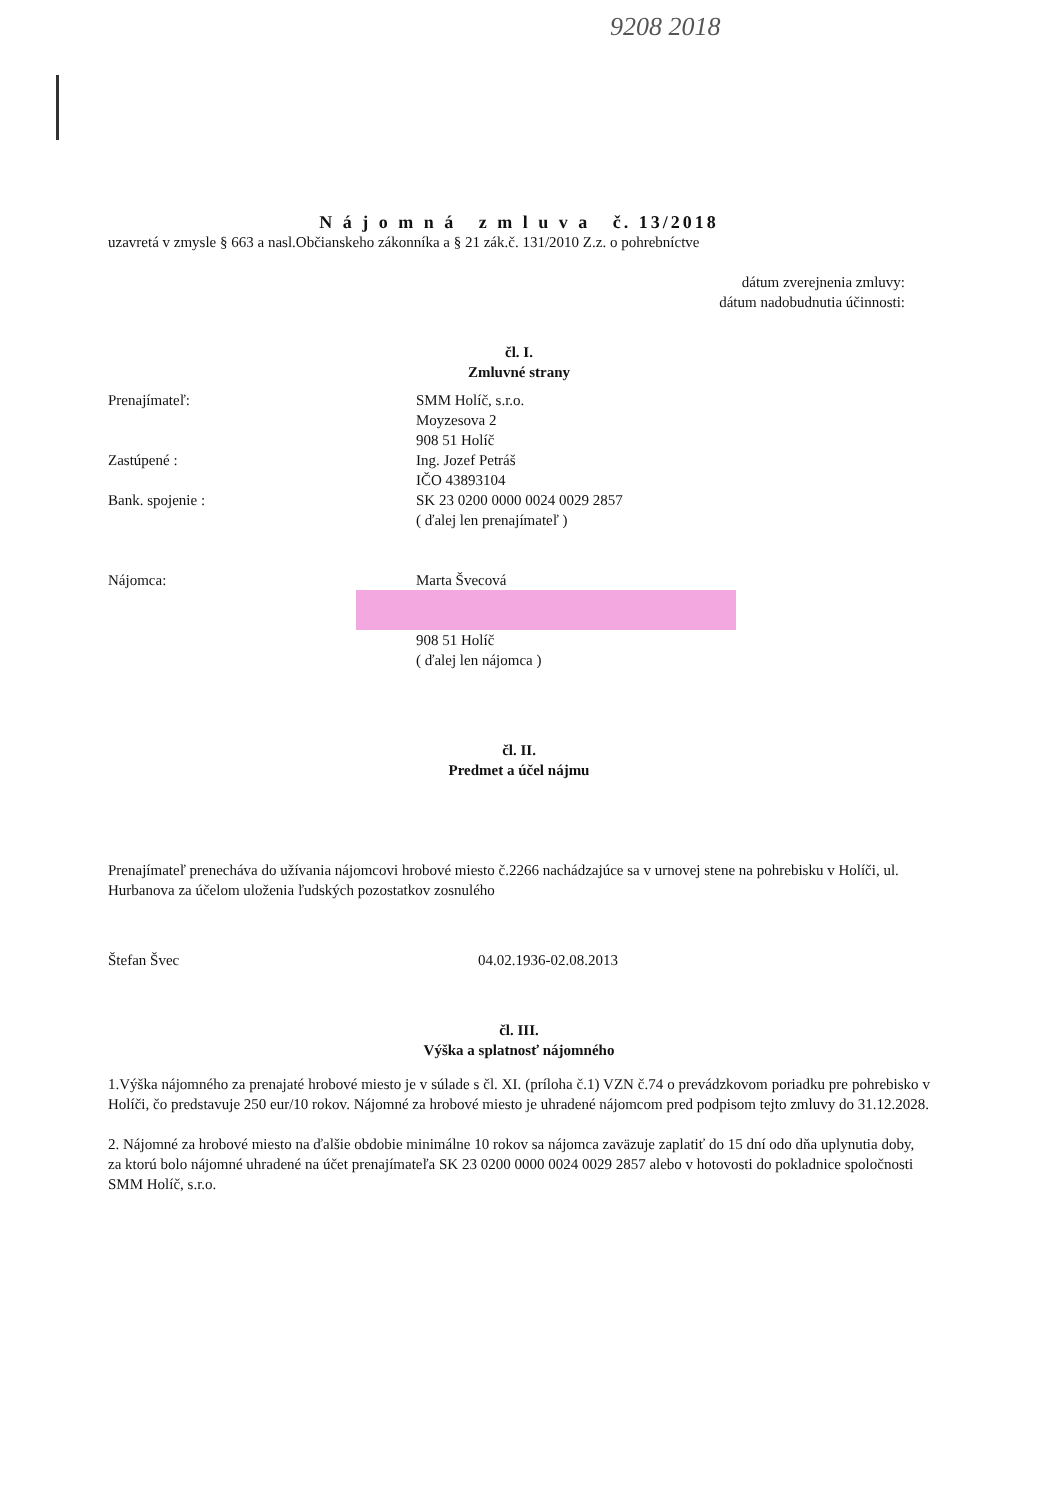9208 2018
N á j o m n á z m l u v a č. 13/2018
uzavretá v zmysle § 663 a nasl.Občianskeho zákonníka a § 21 zák.č. 131/2010 Z.z. o pohrebníctve
dátum zverejnenia zmluvy:
dátum nadobudnutia účinnosti:
čl. I.
Zmluvné strany
Prenajímateľ: SMM Holíč, s.r.o.
Moyzesova 2
908 51 Holíč
Zastúpené : Ing. Jozef Petráš
IČO 43893104
Bank. spojenie : SK 23 0200 0000 0024 0029 2857
( ďalej len prenajímateľ )
Nájomca: Marta Švecová
908 51 Holíč
( ďalej len nájomca )
čl. II.
Predmet a účel nájmu
Prenajímateľ prenecháva do užívania nájomcovi hrobové miesto č.2266 nachádzajúce sa v urnovej stene na pohrebisku v Holíči, ul. Hurbanova za účelom uloženia ľudských pozostatkov zosnulého
Štefan Švec 04.02.1936-02.08.2013
čl. III.
Výška a splatnosť nájomného
1.Výška nájomného za prenajaté hrobové miesto je v súlade s čl. XI. (príloha č.1) VZN č.74 o prevádzkovom poriadku pre pohrebisko v Holíči, čo predstavuje 250 eur/10 rokov. Nájomné za hrobové miesto je uhradené nájomcom pred podpisom tejto zmluvy do 31.12.2028.
2. Nájomné za hrobové miesto na ďalšie obdobie minimálne 10 rokov sa nájomca zaväzuje zaplatiť do 15 dní odo dňa uplynutia doby, za ktorú bolo nájomné uhradené na účet prenajímateľa SK 23 0200 0000 0024 0029 2857 alebo v hotovosti do pokladnice spoločnosti SMM Holíč, s.r.o.